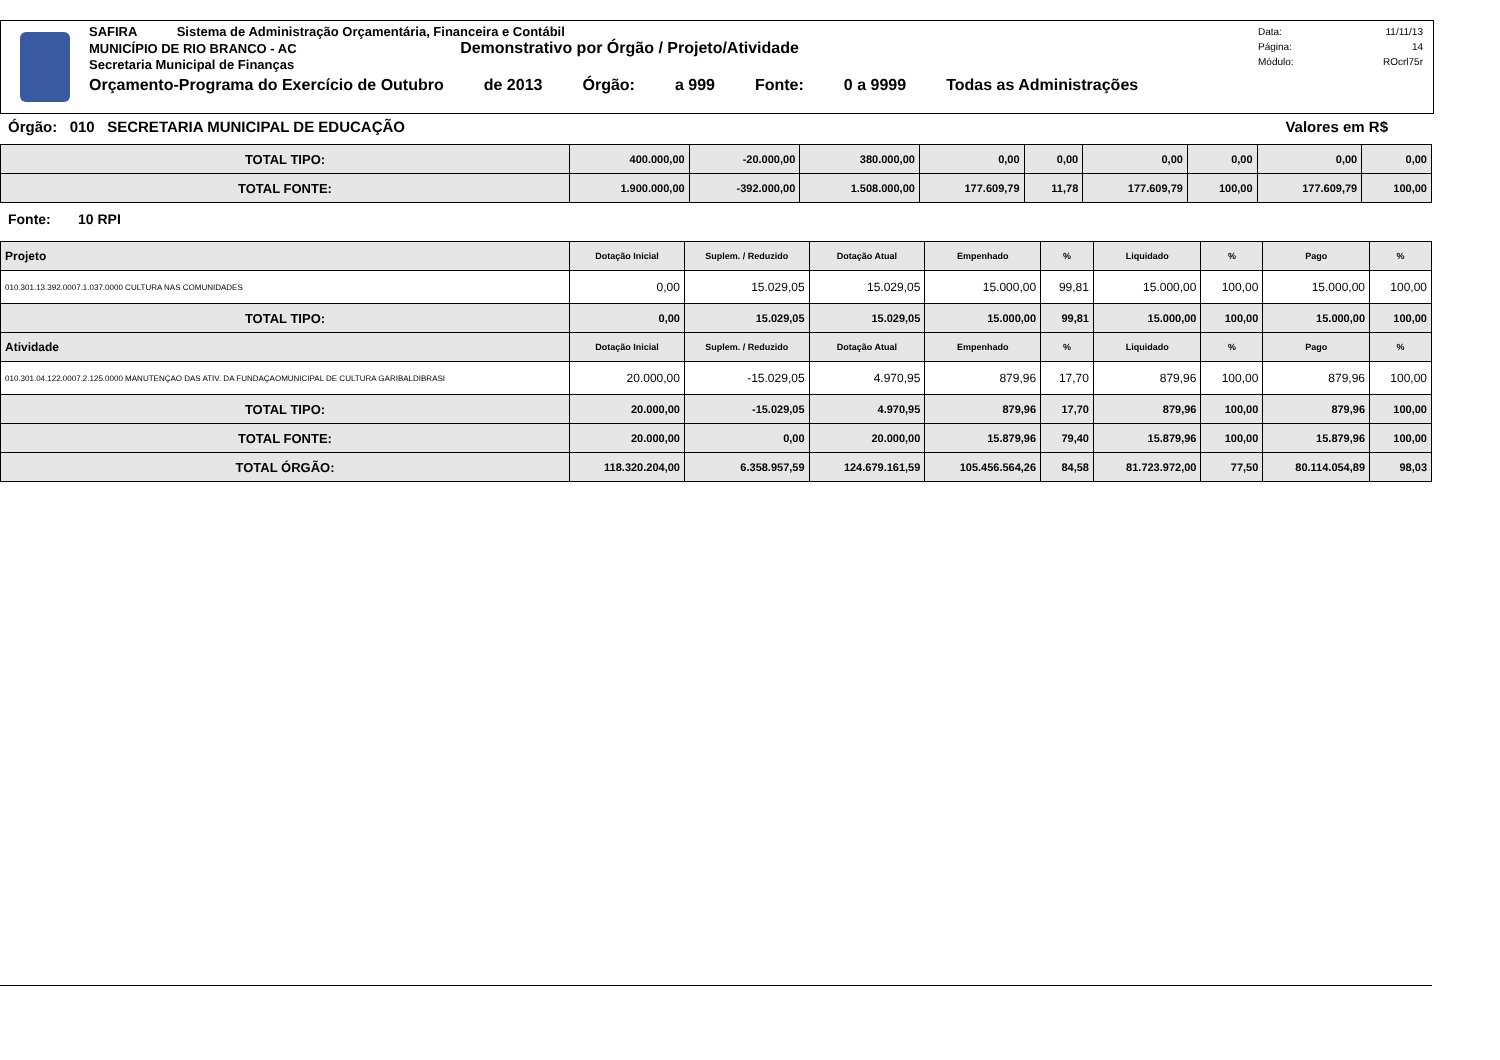SAFIRA Sistema de Administração Orçamentária, Financeira e Contábil
MUNICÍPIO DE RIO BRANCO - AC Demonstrativo por Órgão / Projeto/Atividade
Secretaria Municipal de Finanças
Orçamento-Programa do Exercício de Outubro de 2013 Órgão: a 999 Fonte: 0 a 9999 Todas as Administrações
Data: 11/11/13
Página: 14
Módulo: ROcrl75r
Órgão: 010 SECRETARIA MUNICIPAL DE EDUCAÇÃO Valores em R$
| TOTAL TIPO: | 400.000,00 | -20.000,00 | 380.000,00 | 0,00 | 0,00 | 0,00 | 0,00 | 0,00 | 0,00 |
| TOTAL FONTE: | 1.900.000,00 | -392.000,00 | 1.508.000,00 | 177.609,79 | 11,78 | 177.609,79 | 100,00 | 177.609,79 | 100,00 |
Fonte: 10 RPI
| Projeto | Dotação Inicial | Suplem. / Reduzido | Dotação Atual | Empenhado | % | Liquidado | % | Pago | % |
| --- | --- | --- | --- | --- | --- | --- | --- | --- | --- |
| 010.301.13.392.0007.1.037.0000 CULTURA NAS COMUNIDADES | 0,00 | 15.029,05 | 15.029,05 | 15.000,00 | 99,81 | 15.000,00 | 100,00 | 15.000,00 | 100,00 |
| TOTAL TIPO: | 0,00 | 15.029,05 | 15.029,05 | 15.000,00 | 99,81 | 15.000,00 | 100,00 | 15.000,00 | 100,00 |
| Atividade | Dotação Inicial | Suplem. / Reduzido | Dotação Atual | Empenhado | % | Liquidado | % | Pago | % |
| 010.301.04.122.0007.2.125.0000 MANUTENÇAO DAS ATIV. DA FUNDAÇAOMUNICIPAL DE CULTURA GARIBALDIBRASI | 20.000,00 | -15.029,05 | 4.970,95 | 879,96 | 17,70 | 879,96 | 100,00 | 879,96 | 100,00 |
| TOTAL TIPO: | 20.000,00 | -15.029,05 | 4.970,95 | 879,96 | 17,70 | 879,96 | 100,00 | 879,96 | 100,00 |
| TOTAL FONTE: | 20.000,00 | 0,00 | 20.000,00 | 15.879,96 | 79,40 | 15.879,96 | 100,00 | 15.879,96 | 100,00 |
| TOTAL ÓRGÃO: | 118.320.204,00 | 6.358.957,59 | 124.679.161,59 | 105.456.564,26 | 84,58 | 81.723.972,00 | 77,50 | 80.114.054,89 | 98,03 |